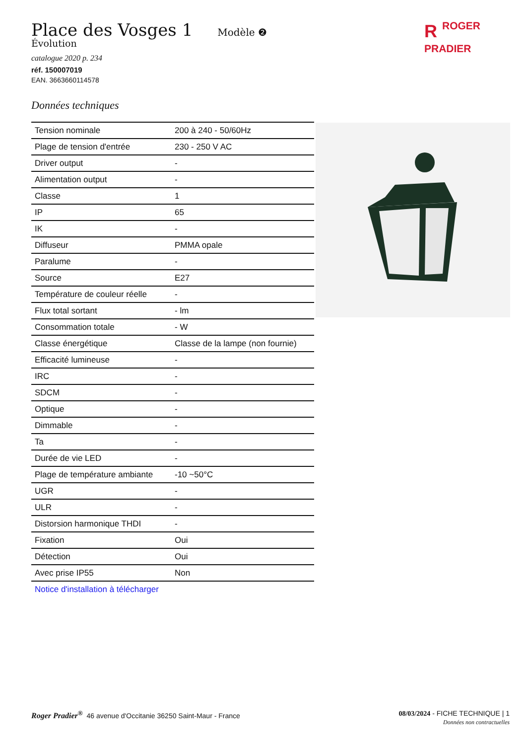Place des Vosges 1
Modèle ❷
Évolution
catalogue 2020 p. 234
réf. 150007019
EAN. 3663660114578
Données techniques
| Tension nominale | 200 à 240 - 50/60Hz |
| Plage de tension d'entrée | 230 - 250 V AC |
| Driver output | - |
| Alimentation output | - |
| Classe | 1 |
| IP | 65 |
| IK | - |
| Diffuseur | PMMA opale |
| Paralume | - |
| Source | E27 |
| Température de couleur réelle | - |
| Flux total sortant | - lm |
| Consommation totale | - W |
| Classe énergétique | Classe de la lampe (non fournie) |
| Efficacité lumineuse | - |
| IRC | - |
| SDCM | - |
| Optique | - |
| Dimmable | - |
| Ta | - |
| Durée de vie LED | - |
| Plage de température ambiante | -10 ~50°C |
| UGR | - |
| ULR | - |
| Distorsion harmonique THDI | - |
| Fixation | Oui |
| Détection | Oui |
| Avec prise IP55 | Non |
Notice d'installation à télécharger
RROGER
PRADIER
Roger Pradier<sup>®</sup> 46 avenue d'Occitanie 36250 Saint-Maur - France
08/03/2024 - FICHE TECHNIQUE | 1
Données non contractuelles